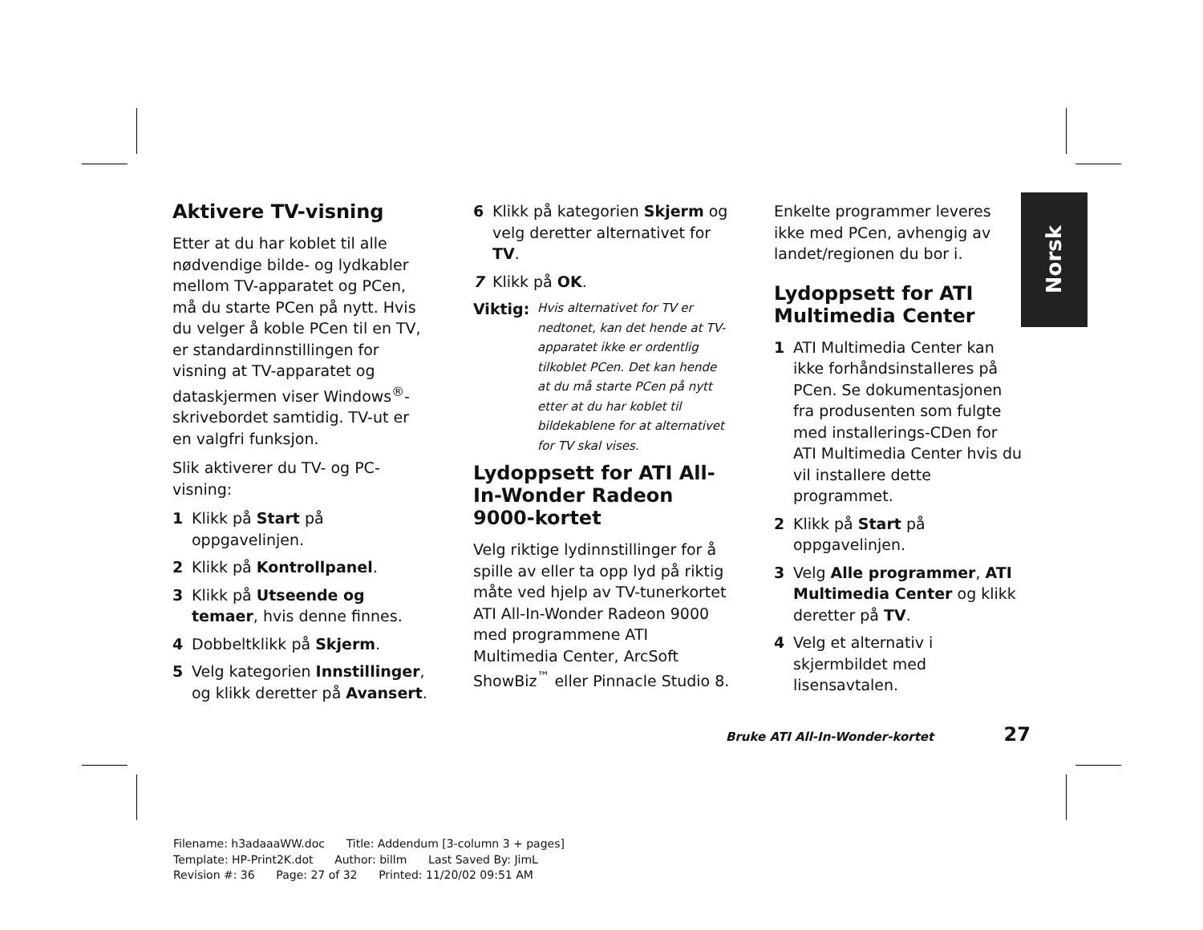Norsk
Aktivere TV-visning
Etter at du har koblet til alle nødvendige bilde- og lydkabler mellom TV-apparatet og PCen, må du starte PCen på nytt. Hvis du velger å koble PCen til en TV, er standardinnstillingen for visning at TV-apparatet og dataskjermen viser Windows<sup>®</sup>-skrivebordet samtidig. TV-ut er en valgfri funksjon.
Slik aktiverer du TV- og PC-visning:
1 Klikk på Start på oppgavelinjen.
2 Klikk på Kontrollpanel.
3 Klikk på Utseende og temaer, hvis denne finnes.
4 Dobbeltklikk på Skjerm.
5 Velg kategorien Innstillinger, og klikk deretter på Avansert.
6 Klikk på kategorien Skjerm og velg deretter alternativet for TV.
7 Klikk på OK.
Viktig: Hvis alternativet for TV er nedtonet, kan det hende at TV-apparatet ikke er ordentlig tilkoblet PCen. Det kan hende at du må starte PCen på nytt etter at du har koblet til bildekablene for at alternativet for TV skal vises.
Lydoppsett for ATI All-In-Wonder Radeon 9000-kortet
Velg riktige lydinnstillinger for å spille av eller ta opp lyd på riktig måte ved hjelp av TV-tunerkortet ATI All-In-Wonder Radeon 9000 med programmene ATI Multimedia Center, ArcSoft ShowBiz<sup>™</sup> eller Pinnacle Studio 8.
Enkelte programmer leveres ikke med PCen, avhengig av landet/regionen du bor i.
Lydoppsett for ATI Multimedia Center
1 ATI Multimedia Center kan ikke forhåndsinstalleres på PCen. Se dokumentasjonen fra produsenten som fulgte med installerings-CDen for ATI Multimedia Center hvis du vil installere dette programmet.
2 Klikk på Start på oppgavelinjen.
3 Velg Alle programmer, ATI Multimedia Center og klikk deretter på TV.
4 Velg et alternativ i skjermbildet med lisensavtalen.
Bruke ATI All-In-Wonder-kortet 27
Filename: h3adaaaWW.doc Title: Addendum [3-column 3 + pages] Template: HP-Print2K.dot Author: billm Last Saved By: JimL Revision #: 36 Page: 27 of 32 Printed: 11/20/02 09:51 AM